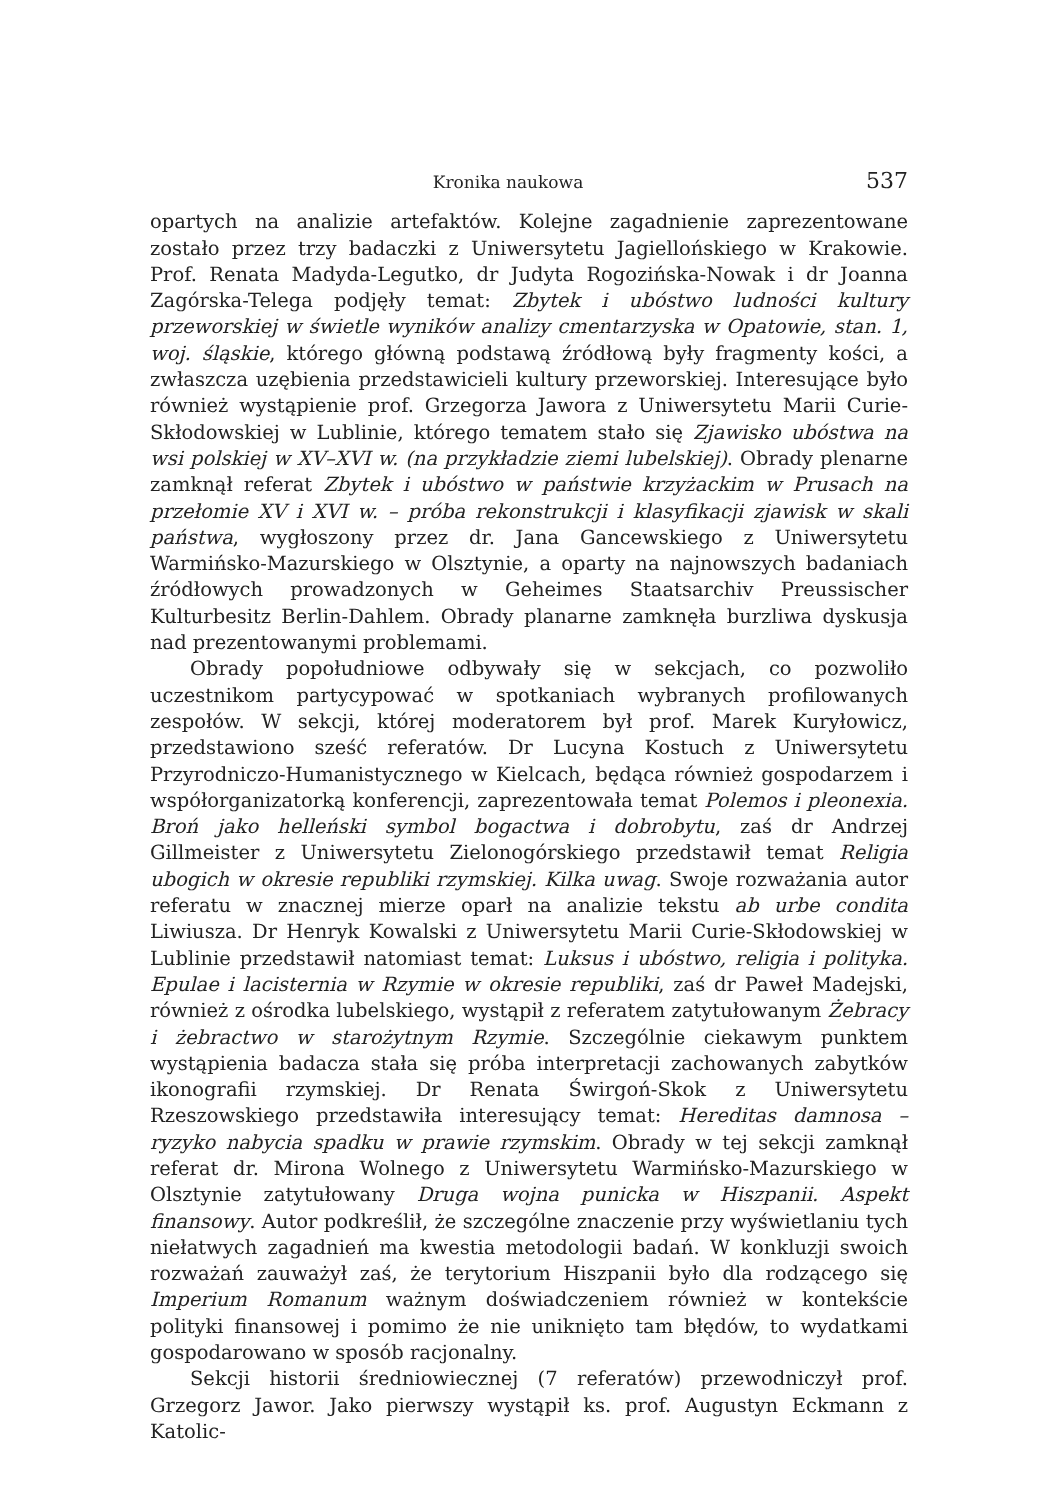Kronika naukowa 537
opartych na analizie artefaktów. Kolejne zagadnienie zaprezentowane zostało przez trzy badaczki z Uniwersytetu Jagiellońskiego w Krakowie. Prof. Renata Madyda-Legutko, dr Judyta Rogozińska-Nowak i dr Joanna Zagórska-Telega podjęły temat: Zbytek i ubóstwo ludności kultury przeworskiej w świetle wyników analizy cmentarzyska w Opatowie, stan. 1, woj. śląskie, którego główną podstawą źródłową były fragmenty kości, a zwłaszcza uzębienia przedstawicieli kultury przeworskiej. Interesujące było również wystąpienie prof. Grzegorza Jawora z Uniwersytetu Marii Curie-Skłodowskiej w Lublinie, którego tematem stało się Zjawisko ubóstwa na wsi polskiej w XV–XVI w. (na przykładzie ziemi lubelskiej). Obrady plenarne zamknął referat Zbytek i ubóstwo w państwie krzyżackim w Prusach na przełomie XV i XVI w. – próba rekonstrukcji i klasyfikacji zjawisk w skali państwa, wygłoszony przez dr. Jana Gancewskiego z Uniwersytetu Warmińsko-Mazurskiego w Olsztynie, a oparty na najnowszych badaniach źródłowych prowadzonych w Geheimes Staatsarchiv Preussischer Kulturbesitz Berlin-Dahlem. Obrady planarne zamknęła burzliwa dyskusja nad prezentowanymi problemami.
Obrady popołudniowe odbywały się w sekcjach, co pozwoliło uczestnikom partycypować w spotkaniach wybranych profilowanych zespołów. W sekcji, której moderatorem był prof. Marek Kuryłowicz, przedstawiono sześć referatów. Dr Lucyna Kostuch z Uniwersytetu Przyrodniczo-Humanistycznego w Kielcach, będąca również gospodarzem i współorganizatorką konferencji, zaprezentowała temat Polemos i pleonexia. Broń jako helleński symbol bogactwa i dobrobytu, zaś dr Andrzej Gillmeister z Uniwersytetu Zielonogórskiego przedstawił temat Religia ubogich w okresie republiki rzymskiej. Kilka uwag. Swoje rozważania autor referatu w znacznej mierze oparł na analizie tekstu ab urbe condita Liwiusza. Dr Henryk Kowalski z Uniwersytetu Marii Curie-Skłodowskiej w Lublinie przedstawił natomiast temat: Luksus i ubóstwo, religia i polityka. Epulae i lacisternia w Rzymie w okresie republiki, zaś dr Paweł Madejski, również z ośrodka lubelskiego, wystąpił z referatem zatytułowanym Żebracy i żebractwo w starożytnym Rzymie. Szczególnie ciekawym punktem wystąpienia badacza stała się próba interpretacji zachowanych zabytków ikonografii rzymskiej. Dr Renata Świrgoń-Skok z Uniwersytetu Rzeszowskiego przedstawiła interesujący temat: Hereditas damnosa – ryzyko nabycia spadku w prawie rzymskim. Obrady w tej sekcji zamknął referat dr. Mirona Wolnego z Uniwersytetu Warmińsko-Mazurskiego w Olsztynie zatytułowany Druga wojna punicka w Hiszpanii. Aspekt finansowy. Autor podkreślił, że szczególne znaczenie przy wyświetlaniu tych niełatwych zagadnień ma kwestia metodologii badań. W konkluzji swoich rozważań zauważył zaś, że terytorium Hiszpanii było dla rodzącego się Imperium Romanum ważnym doświadczeniem również w kontekście polityki finansowej i pomimo że nie uniknięto tam błędów, to wydatkami gospodarowano w sposób racjonalny.
Sekcji historii średniowiecznej (7 referatów) przewodniczył prof. Grzegorz Jawor. Jako pierwszy wystąpił ks. prof. Augustyn Eckmann z Katolic-